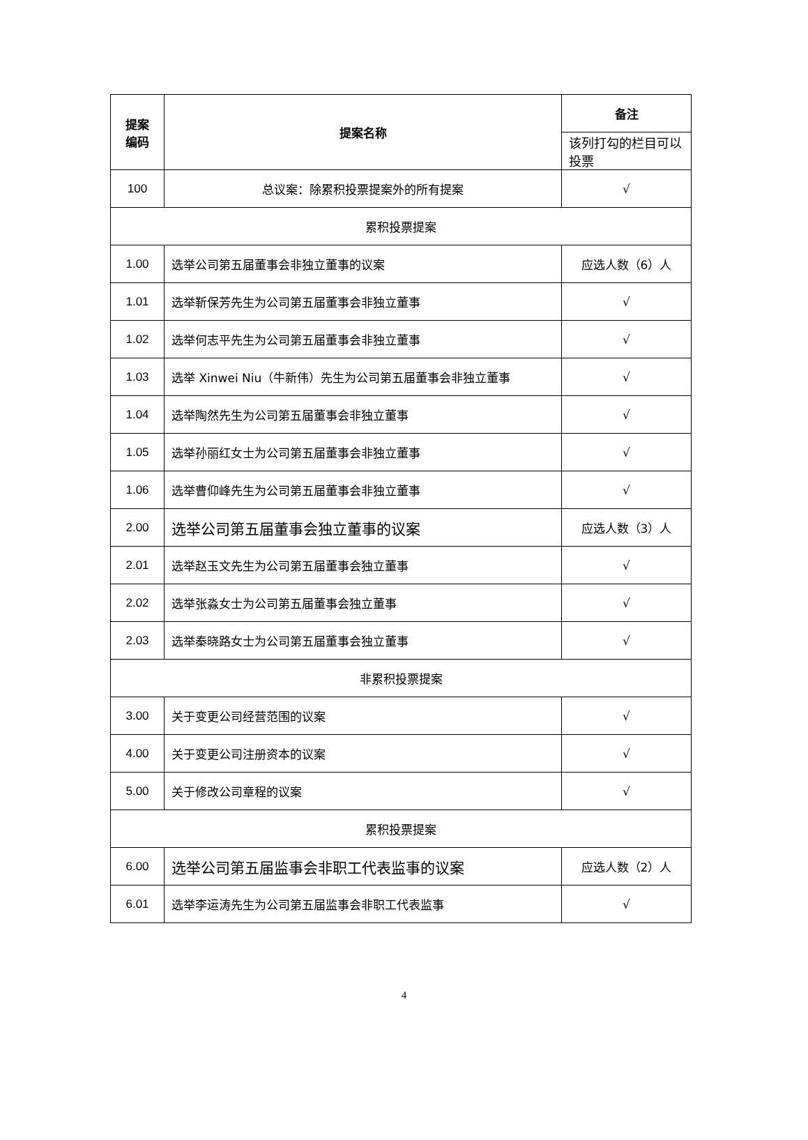| 提案 编码 | 提案名称 | 备注 |
| --- | --- | --- |
| | | 该列打勾的栏目可以投票 |
| 100 | 总议案：除累积投票提案外的所有提案 | √ |
| 累积投票提案 | | |
| 1.00 | 选举公司第五届董事会非独立董事的议案 | 应选人数（6）人 |
| 1.01 | 选举靳保芳先生为公司第五届董事会非独立董事 | √ |
| 1.02 | 选举何志平先生为公司第五届董事会非独立董事 | √ |
| 1.03 | 选举 Xinwei Niu（牛新伟）先生为公司第五届董事会非独立董事 | √ |
| 1.04 | 选举陶然先生为公司第五届董事会非独立董事 | √ |
| 1.05 | 选举孙丽红女士为公司第五届董事会非独立董事 | √ |
| 1.06 | 选举曹仰峰先生为公司第五届董事会非独立董事 | √ |
| 2.00 | 选举公司第五届董事会独立董事的议案 | 应选人数（3）人 |
| 2.01 | 选举赵玉文先生为公司第五届董事会独立董事 | √ |
| 2.02 | 选举张淼女士为公司第五届董事会独立董事 | √ |
| 2.03 | 选举秦晓路女士为公司第五届董事会独立董事 | √ |
| 非累积投票提案 | | |
| 3.00 | 关于变更公司经营范围的议案 | √ |
| 4.00 | 关于变更公司注册资本的议案 | √ |
| 5.00 | 关于修改公司章程的议案 | √ |
| 累积投票提案 | | |
| 6.00 | 选举公司第五届监事会非职工代表监事的议案 | 应选人数（2）人 |
| 6.01 | 选举李运涛先生为公司第五届监事会非职工代表监事 | √ |
4